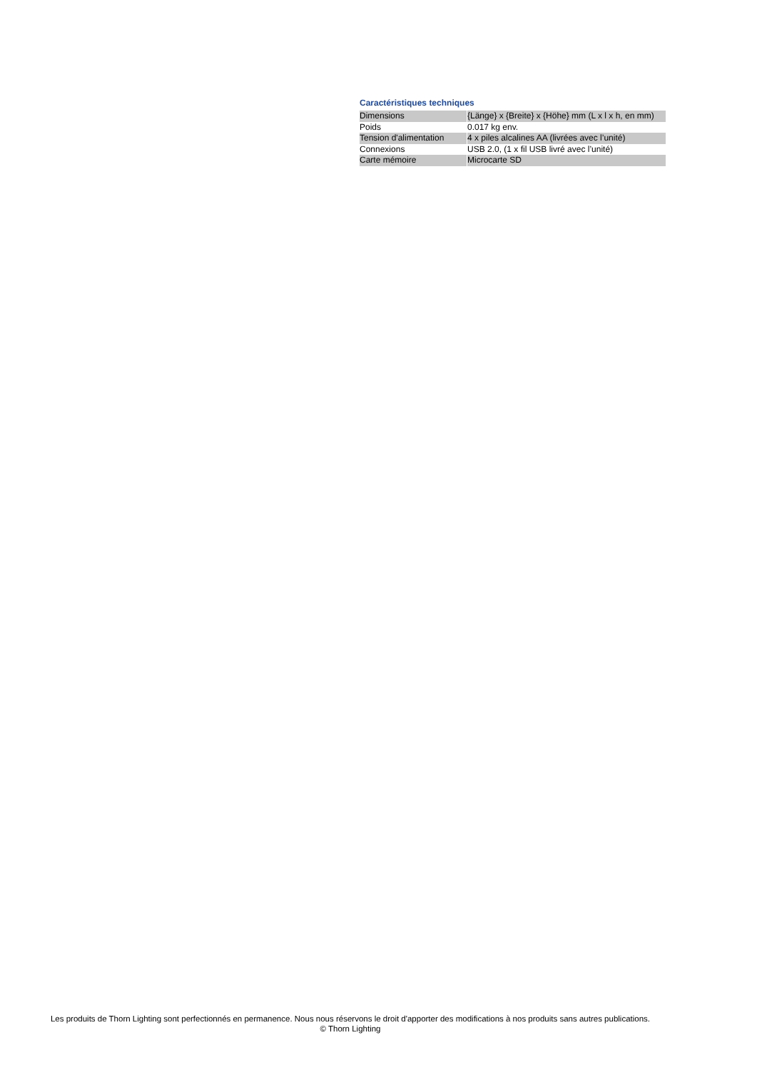Caractéristiques techniques
| Dimensions | {Länge} x {Breite} x {Höhe} mm (L x l x h, en mm) |
| Poids | 0.017 kg env. |
| Tension d'alimentation | 4 x piles alcalines AA (livrées avec l’unité) |
| Connexions | USB 2.0, (1 x fil USB livré avec l’unité) |
| Carte mémoire | Microcarte SD |
Les produits de Thorn Lighting sont perfectionnés en permanence. Nous nous réservons le droit d'apporter des modifications à nos produits sans autres publications.
© Thorn Lighting